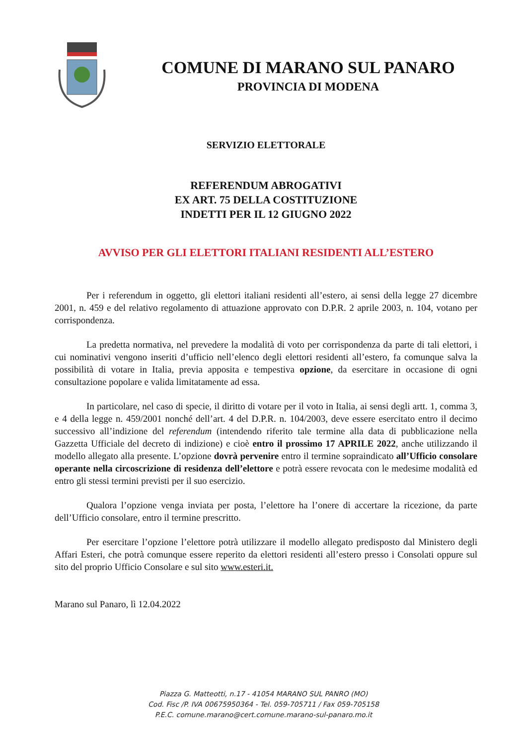COMUNE DI MARANO SUL PANARO
PROVINCIA DI MODENA
SERVIZIO ELETTORALE
REFERENDUM ABROGATIVI
EX ART. 75 DELLA COSTITUZIONE
INDETTI PER IL 12 GIUGNO 2022
AVVISO PER GLI ELETTORI ITALIANI RESIDENTI ALL’ESTERO
Per i referendum in oggetto, gli elettori italiani residenti all’estero, ai sensi della legge 27 dicembre 2001, n. 459 e del relativo regolamento di attuazione approvato con D.P.R. 2 aprile 2003, n. 104, votano per corrispondenza.
La predetta normativa, nel prevedere la modalità di voto per corrispondenza da parte di tali elettori, i cui nominativi vengono inseriti d’ufficio nell’elenco degli elettori residenti all’estero, fa comunque salva la possibilità di votare in Italia, previa apposita e tempestiva opzione, da esercitare in occasione di ogni consultazione popolare e valida limitatamente ad essa.
In particolare, nel caso di specie, il diritto di votare per il voto in Italia, ai sensi degli artt. 1, comma 3, e 4 della legge n. 459/2001 nonché dell’art. 4 del D.P.R. n. 104/2003, deve essere esercitato entro il decimo successivo all’indizione del referendum (intendendo riferito tale termine alla data di pubblicazione nella Gazzetta Ufficiale del decreto di indizione) e cioè entro il prossimo 17 APRILE 2022, anche utilizzando il modello allegato alla presente. L’opzione dovrà pervenire entro il termine sopraindicato all’Ufficio consolare operante nella circoscrizione di residenza dell’elettore e potrà essere revocata con le medesime modalità ed entro gli stessi termini previsti per il suo esercizio.
Qualora l’opzione venga inviata per posta, l’elettore ha l’onere di accertare la ricezione, da parte dell’Ufficio consolare, entro il termine prescritto.
Per esercitare l’opzione l’elettore potrà utilizzare il modello allegato predisposto dal Ministero degli Affari Esteri, che potrà comunque essere reperito da elettori residenti all’estero presso i Consolati oppure sul sito del proprio Ufficio Consolare e sul sito www.esteri.it.
Marano sul Panaro, lì 12.04.2022
Piazza G. Matteotti, n.17 - 41054 MARANO SUL PANRO (MO)
Cod. Fisc /P. IVA 00675950364 - Tel. 059-705711 / Fax 059-705158
P.E.C. comune.marano@cert.comune.marano-sul-panaro.mo.it